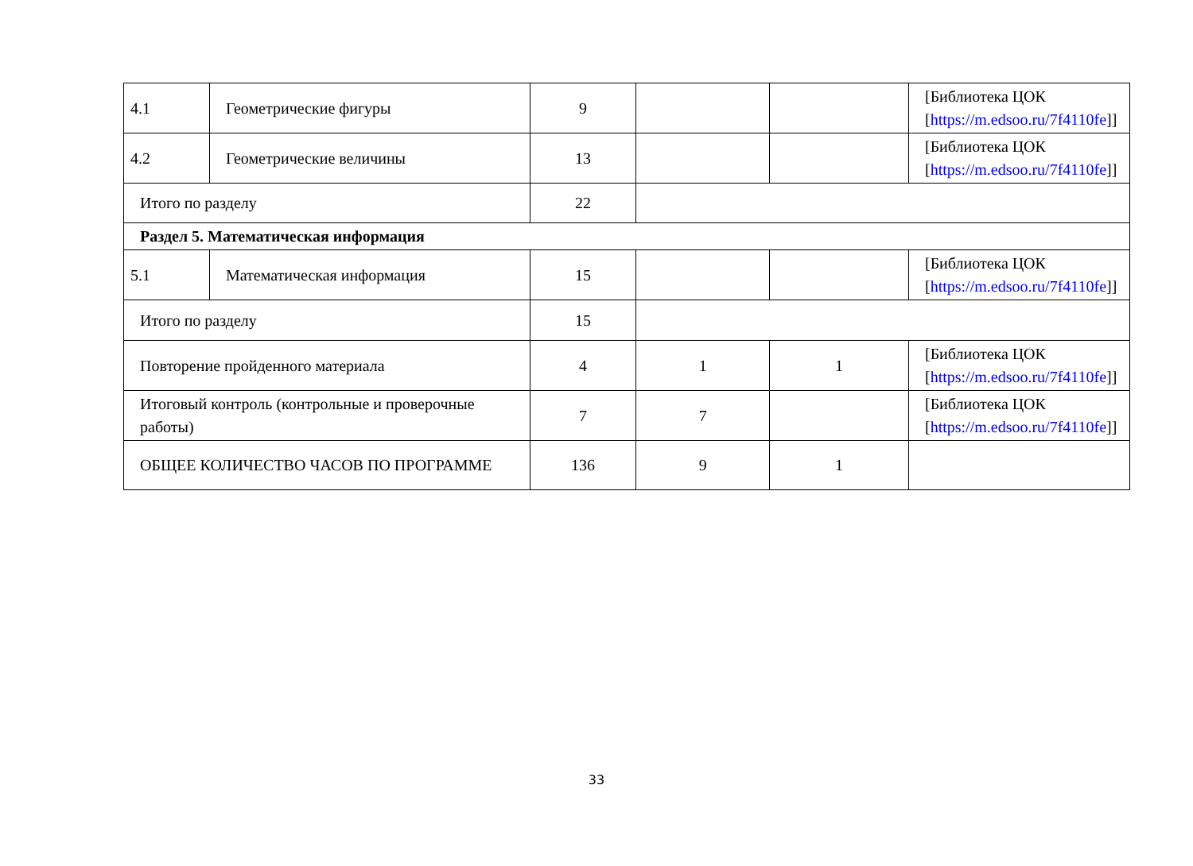| 4.1 | Геометрические фигуры | 9 | | | [Библиотека ЦОК [ https://m.edsoo.ru/7f4110fe ]] |
| 4.2 | Геометрические величины | 13 | | | [Библиотека ЦОК [ https://m.edsoo.ru/7f4110fe ]] |
| Итого по разделу | | 22 | | | |
| Раздел 5. Математическая информация | | | | | |
| 5.1 | Математическая информация | 15 | | | [Библиотека ЦОК [ https://m.edsoo.ru/7f4110fe ]] |
| Итого по разделу | | 15 | | | |
| Повторение пройденного материала | | 4 | 1 | 1 | [Библиотека ЦОК [ https://m.edsoo.ru/7f4110fe ]] |
| Итоговый контроль (контрольные и проверочные работы) | | 7 | 7 | | [Библиотека ЦОК [ https://m.edsoo.ru/7f4110fe ]] |
| ОБЩЕЕ КОЛИЧЕСТВО ЧАСОВ ПО ПРОГРАММЕ | | 136 | 9 | 1 | |
33